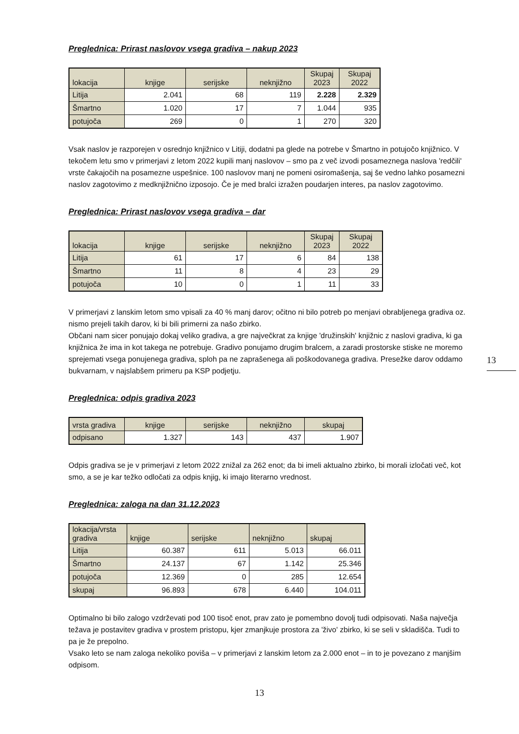Preglednica: Prirast naslovov vsega gradiva – nakup 2023
| lokacija | knjige | serijske | neknjižno | Skupaj 2023 | Skupaj 2022 |
| --- | --- | --- | --- | --- | --- |
| Litija | 2.041 | 68 | 119 | 2.228 | 2.329 |
| Šmartno | 1.020 | 17 | 7 | 1.044 | 935 |
| potujoča | 269 | 0 | 1 | 270 | 320 |
Vsak naslov je razporejen v osrednjo knjižnico v Litiji, dodatni pa glede na potrebe v Šmartno in potujočo knjižnico. V tekočem letu smo v primerjavi z letom 2022 kupili manj naslovov – smo pa z več izvodi posameznega naslova 'redčili' vrste čakajočih na posamezne uspešnice. 100 naslovov manj ne pomeni osiromašenja, saj še vedno lahko posamezni naslov zagotovimo z medknjižnično izposojo. Če je med bralci izražen poudarjen interes, pa naslov zagotovimo.
Preglednica: Prirast naslovov vsega gradiva – dar
| lokacija | knjige | serijske | neknjižno | Skupaj 2023 | Skupaj 2022 |
| --- | --- | --- | --- | --- | --- |
| Litija | 61 | 17 | 6 | 84 | 138 |
| Šmartno | 11 | 8 | 4 | 23 | 29 |
| potujoča | 10 | 0 | 1 | 11 | 33 |
V primerjavi z lanskim letom smo vpisali za 40 % manj darov; očitno ni bilo potreb po menjavi obrabljenega gradiva oz. nismo prejeli takih darov, ki bi bili primerni za našo zbirko.
Občani nam sicer ponujajo dokaj veliko gradiva, a gre največkrat za knjige 'družinskih' knjižnic z naslovi gradiva, ki ga knjižnica že ima in kot takega ne potrebuje. Gradivo ponujamo drugim bralcem, a zaradi prostorske stiske ne moremo sprejemati vsega ponujenega gradiva, sploh pa ne zaprašenega ali poškodovanega gradiva. Presežke darov oddamo bukvarnam, v najslabšem primeru pa KSP podjetju.
Preglednica: odpis gradiva 2023
| vrsta gradiva | knjige | serijske | neknjižno | skupaj |
| --- | --- | --- | --- | --- |
| odpisano | 1.327 | 143 | 437 | 1.907 |
Odpis gradiva se je v primerjavi z letom 2022 znižal za 262 enot; da bi imeli aktualno zbirko, bi morali izločati več, kot smo, a se je kar težko odločati za odpis knjig, ki imajo literarno vrednost.
Preglednica: zaloga na dan 31.12.2023
| lokacija/vrsta gradiva | knjige | serijske | neknjižno | skupaj |
| --- | --- | --- | --- | --- |
| Litija | 60.387 | 611 | 5.013 | 66.011 |
| Šmartno | 24.137 | 67 | 1.142 | 25.346 |
| potujoča | 12.369 | 0 | 285 | 12.654 |
| skupaj | 96.893 | 678 | 6.440 | 104.011 |
Optimalno bi bilo zalogo vzdrževati pod 100 tisoč enot, prav zato je pomembno dovolj tudi odpisovati. Naša največja težava je postavitev gradiva v prostem pristopu, kjer zmanjkuje prostora za 'živo' zbirko, ki se seli v skladišča. Tudi to pa je že prepolno.
Vsako leto se nam zaloga nekoliko poviša – v primerjavi z lanskim letom za 2.000 enot – in to je povezano z manjšim odpisom.
13
13